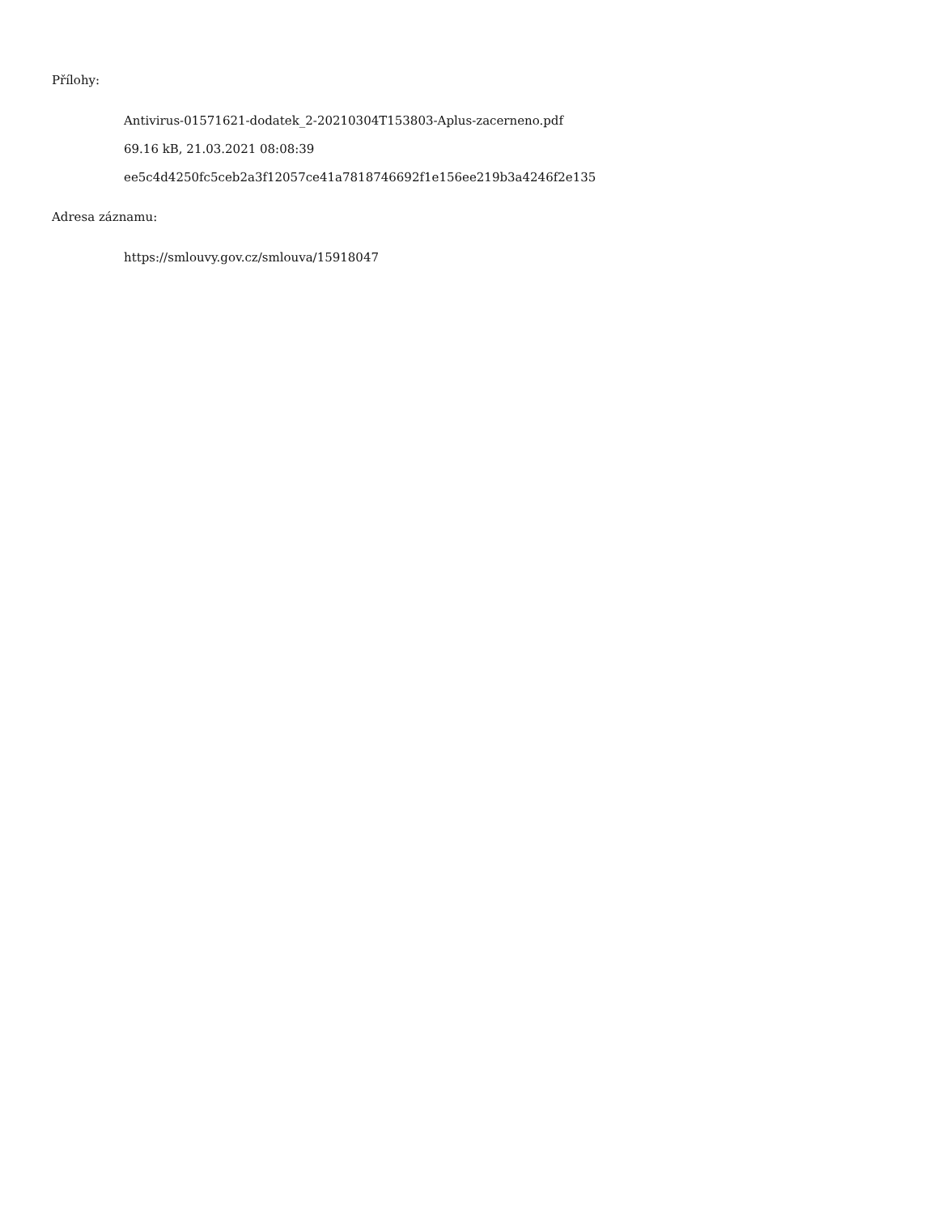Přílohy:
Antivirus-01571621-dodatek_2-20210304T153803-Aplus-zacerneno.pdf
69.16 kB, 21.03.2021 08:08:39
ee5c4d4250fc5ceb2a3f12057ce41a7818746692f1e156ee219b3a4246f2e135
Adresa záznamu:
https://smlouvy.gov.cz/smlouva/15918047